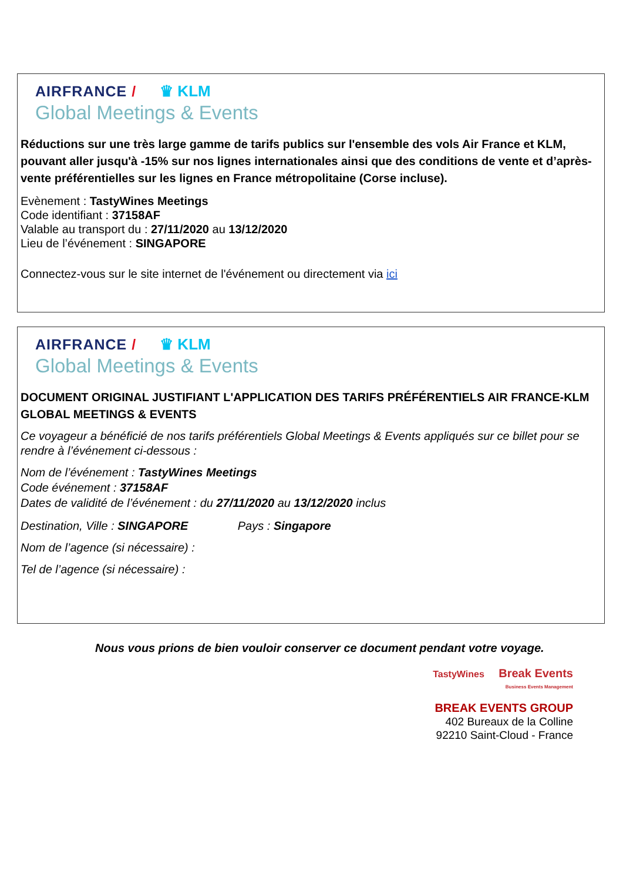AIRFRANCE / ♛ KLM
Global Meetings & Events
Réductions sur une très large gamme de tarifs publics sur l'ensemble des vols Air France et KLM, pouvant aller jusqu'à -15% sur nos lignes internationales ainsi que des conditions de vente et d’après-vente préférentielles sur les lignes en France métropolitaine (Corse incluse).
Evènement : TastyWines Meetings
Code identifiant : 37158AF
Valable au transport du : 27/11/2020 au 13/12/2020
Lieu de l’événement : SINGAPORE
Connectez-vous sur le site internet de l'événement ou directement via ici
AIRFRANCE / ♛ KLM
Global Meetings & Events
DOCUMENT ORIGINAL JUSTIFIANT L'APPLICATION DES TARIFS PRÉFÉRENTIELS AIR FRANCE-KLM GLOBAL MEETINGS & EVENTS
Ce voyageur a bénéficié de nos tarifs préférentiels Global Meetings & Events appliqués sur ce billet pour se rendre à l’événement ci-dessous :
Nom de l’événement : TastyWines Meetings
Code événement : 37158AF
Dates de validité de l’événement : du 27/11/2020 au 13/12/2020 inclus
Destination, Ville : SINGAPORE Pays : Singapore
Nom de l’agence (si nécessaire) :
Tel de l’agence (si nécessaire) :
Nous vous prions de bien vouloir conserver ce document pendant votre voyage.
TastyWines Break Events
Business Events Management
BREAK EVENTS GROUP
402 Bureaux de la Colline
92210 Saint-Cloud - France